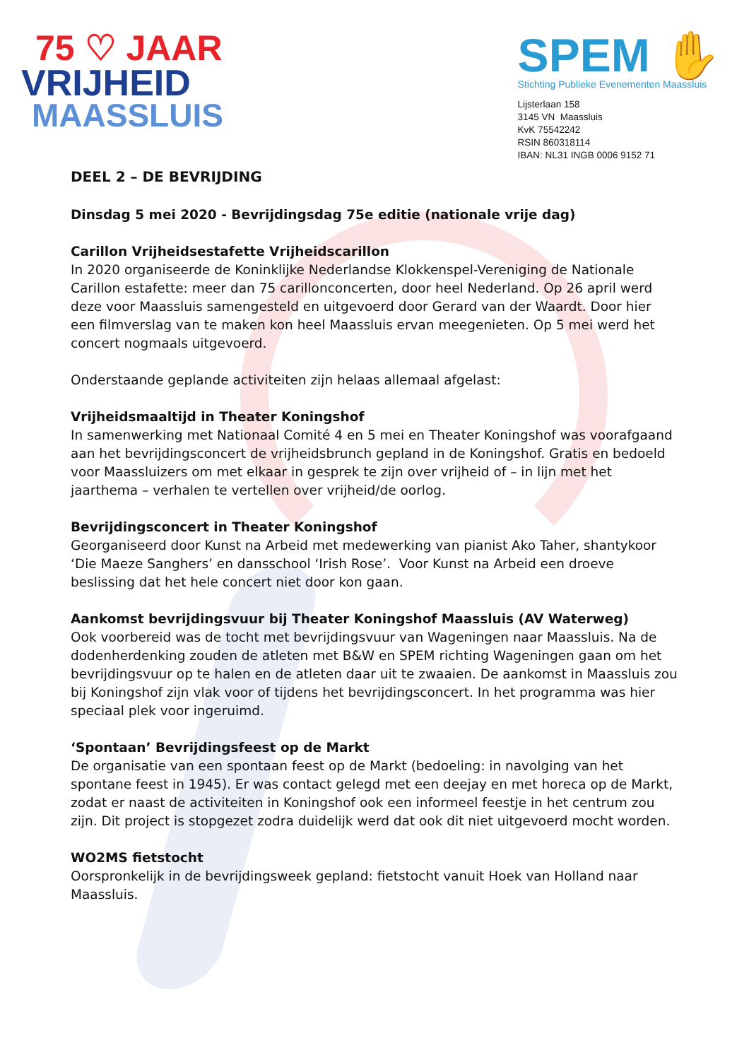75 ♡ JAAR
VRIJHEID
MAASSLUIS
SPEM ✋
Stichting Publieke Evenementen Maassluis
Lijsterlaan 158
3145 VN Maassluis
KvK 75542242
RSIN 860318114
IBAN: NL31 INGB 0006 9152 71
DEEL 2 – DE BEVRIJDING
Dinsdag 5 mei 2020 - Bevrijdingsdag 75e editie (nationale vrije dag)
Carillon Vrijheidsestafette Vrijheidscarillon
In 2020 organiseerde de Koninklijke Nederlandse Klokkenspel-Vereniging de Nationale Carillon estafette: meer dan 75 carillonconcerten, door heel Nederland. Op 26 april werd deze voor Maassluis samengesteld en uitgevoerd door Gerard van der Waardt. Door hier een filmverslag van te maken kon heel Maassluis ervan meegenieten. Op 5 mei werd het concert nogmaals uitgevoerd.
Onderstaande geplande activiteiten zijn helaas allemaal afgelast:
Vrijheidsmaaltijd in Theater Koningshof
In samenwerking met Nationaal Comité 4 en 5 mei en Theater Koningshof was voorafgaand aan het bevrijdingsconcert de vrijheidsbrunch gepland in de Koningshof. Gratis en bedoeld voor Maassluizers om met elkaar in gesprek te zijn over vrijheid of – in lijn met het jaarthema – verhalen te vertellen over vrijheid/de oorlog.
Bevrijdingsconcert in Theater Koningshof
Georganiseerd door Kunst na Arbeid met medewerking van pianist Ako Taher, shantykoor ‘Die Maeze Sanghers’ en dansschool ‘Irish Rose’. Voor Kunst na Arbeid een droeve beslissing dat het hele concert niet door kon gaan.
Aankomst bevrijdingsvuur bij Theater Koningshof Maassluis (AV Waterweg)
Ook voorbereid was de tocht met bevrijdingsvuur van Wageningen naar Maassluis. Na de dodenherdenking zouden de atleten met B&W en SPEM richting Wageningen gaan om het bevrijdingsvuur op te halen en de atleten daar uit te zwaaien. De aankomst in Maassluis zou bij Koningshof zijn vlak voor of tijdens het bevrijdingsconcert. In het programma was hier speciaal plek voor ingeruimd.
‘Spontaan’ Bevrijdingsfeest op de Markt
De organisatie van een spontaan feest op de Markt (bedoeling: in navolging van het spontane feest in 1945). Er was contact gelegd met een deejay en met horeca op de Markt, zodat er naast de activiteiten in Koningshof ook een informeel feestje in het centrum zou zijn. Dit project is stopgezet zodra duidelijk werd dat ook dit niet uitgevoerd mocht worden.
WO2MS fietstocht
Oorspronkelijk in de bevrijdingsweek gepland: fietstocht vanuit Hoek van Holland naar Maassluis.